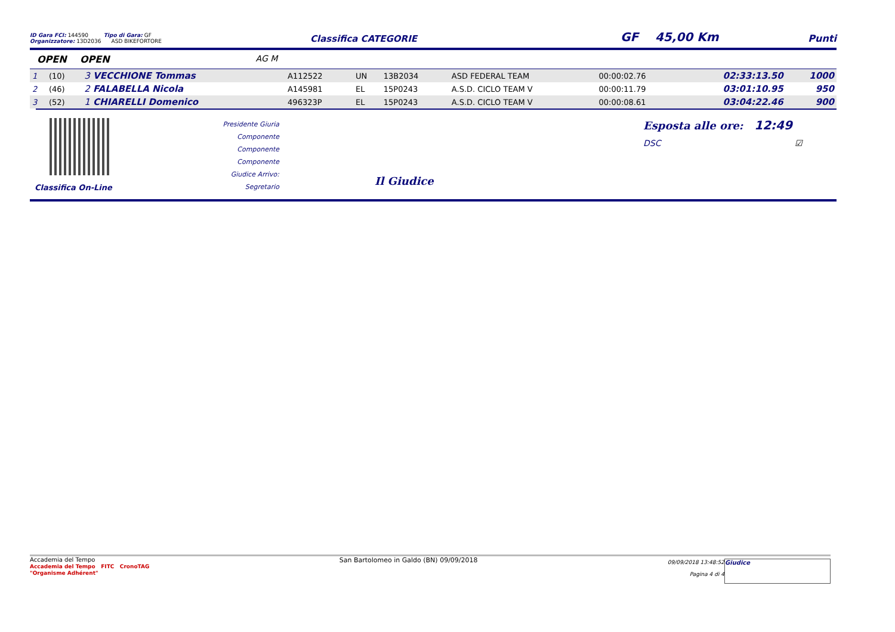ID Gara FCI: 144590 Tipo di Gara: GF
Organizzatore: 13D2036 ASD BIKEFORTORE
Classifica CATEGORIE
GF 45,00 Km
Punti
OPEN OPEN AG M
| 1 | (10) | 3 VECCHIONE Tommas | A112522 | UN | 13B2034 | ASD FEDERAL TEAM | 00:00:02.76 | 02:33:13.50 | 1000 |
| 2 | (46) | 2 FALABELLA Nicola | A145981 | EL | 15P0243 | A.S.D. CICLO TEAM V | 00:00:11.79 | 03:01:10.95 | 950 |
| 3 | (52) | 1 CHIARELLI Domenico | 496323P | EL | 15P0243 | A.S.D. CICLO TEAM V | 00:00:08.61 | 03:04:22.46 | 900 |
Classifica On-Line
Presidente Giuria
Componente
Componente
Componente
Giudice Arrivo:
Segretario
Il Giudice
Esposta alle ore: 12:49
DSC ☑
Accademia del Tempo
Accademia del Tempo FITC CronoTAG
"Organisme Adhérent"
San Bartolomeo in Galdo (BN) 09/09/2018
09/09/2018 13:48:52
Pagina 4 di 4
Giudice